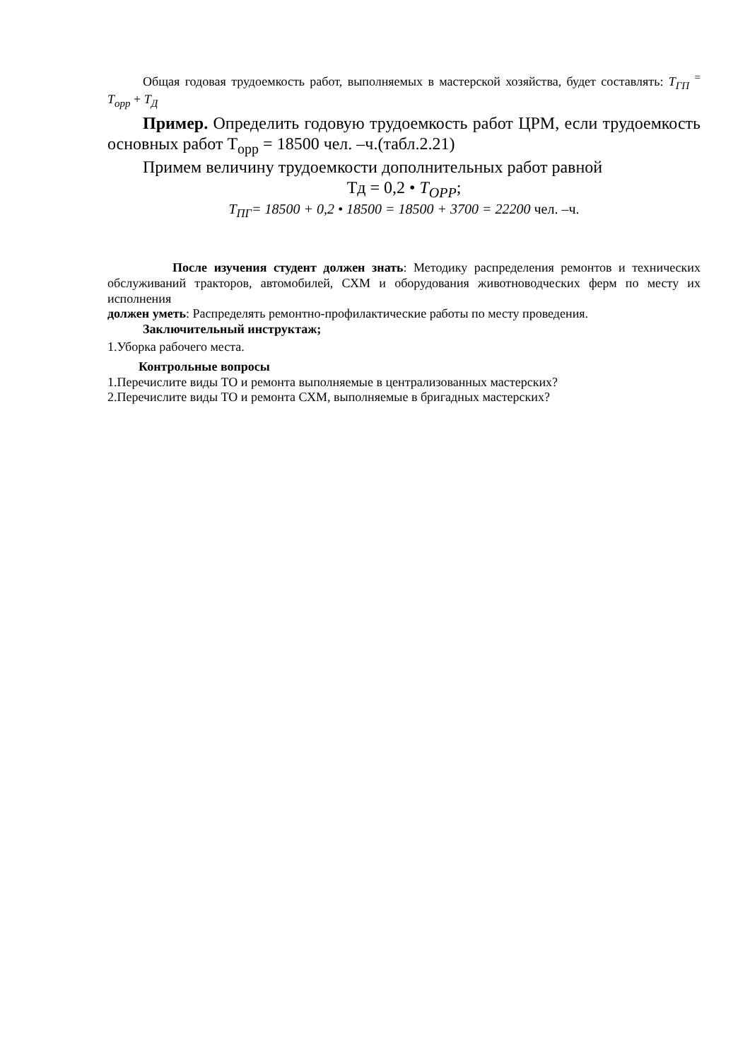Общая годовая трудоемкость работ, выполняемых в мастерской хозяйства, будет составлять: Т<sub>ГП</sub> <sup>=</sup> Т<sub>орр</sub> + Т<sub>Д</sub>
Пример. Определить годовую трудоемкость работ ЦРМ, если трудоемкость основных работ Т<sub>орр</sub> = 18500 чел. –ч.(табл.2.21)
Примем величину трудоемкости дополнительных работ равной
Тд = 0,2 • Т<sub>ОРР</sub>;
Т<sub>ПГ</sub>= 18500 + 0,2 • 18500 = 18500 + 3700 = 22200 чел. –ч.
После изучения студент должен знать: Методику распределения ремонтов и технических обслуживаний тракторов, автомобилей, СХМ и оборудования животноводческих ферм по месту их исполнения
должен уметь: Распределять ремонтно-профилактические работы по месту проведения.
Заключительный инструктаж;
1.Уборка рабочего места.
Контрольные вопросы
1.Перечислите виды ТО и ремонта выполняемые в централизованных мастерских?
2.Перечислите виды ТО и ремонта СХМ, выполняемые в бригадных мастерских?